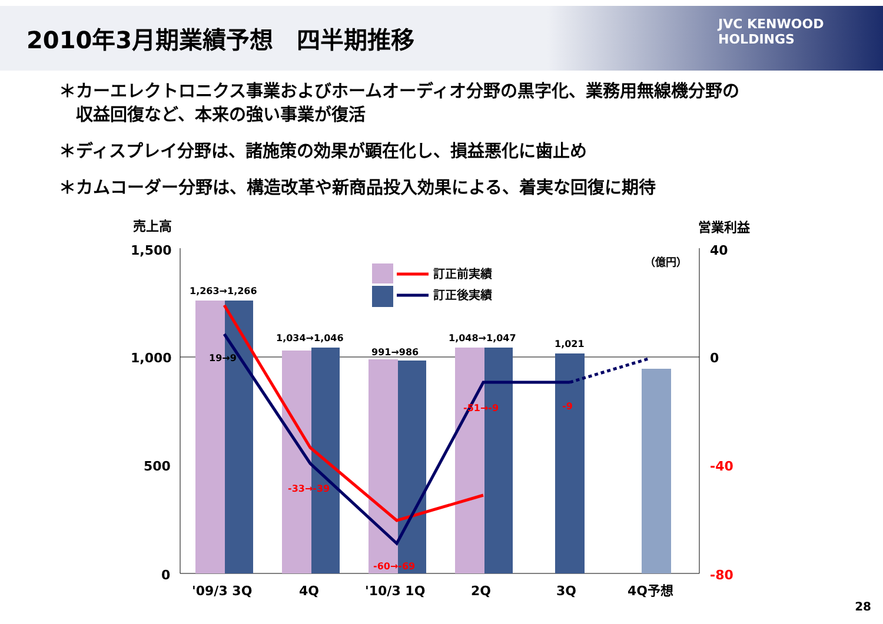2010年3月期業績予想　四半期推移
JVC KENWOOD
HOLDINGS
＊カーエレクトロニクス事業およびホームオーディオ分野の黒字化、業務用無線機分野の
　収益回復など、本来の強い事業が復活
＊ディスプレイ分野は、諸施策の効果が顕在化し、損益悪化に歯止め
＊カムコーダー分野は、構造改革や新商品投入効果による、着実な回復に期待
1,500
1,000
500
0
40
0
-40
-80
売上高
営業利益
（億円）
1,263→1,266
1,034→1,046
991→986
1,048→1,047
1,021
19→9
-33→-39
-60→-69
-51→-9
-9
訂正前実績
訂正後実績
'09/3 3Q
4Q
'10/3 1Q
2Q
3Q
4Q予想
28